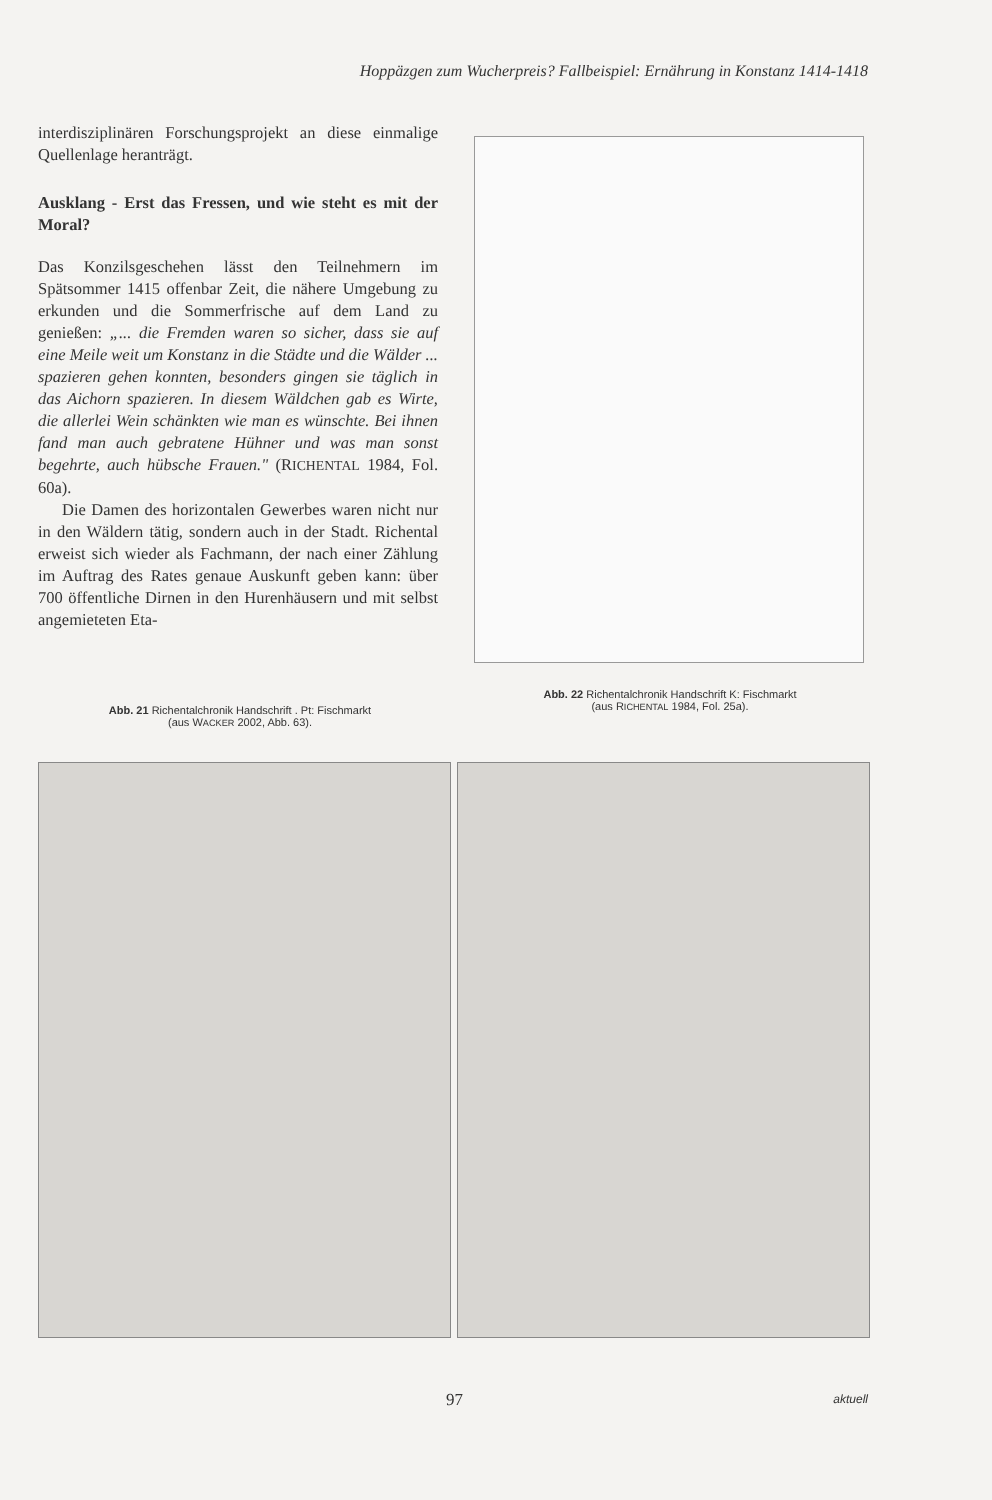Hoppäzgen zum Wucherpreis? Fallbeispiel: Ernährung in Konstanz 1414-1418
interdisziplinären Forschungsprojekt an diese einmalige Quellenlage heranträgt.
Ausklang - Erst das Fressen, und wie steht es mit der Moral?
Das Konzilsgeschehen lässt den Teilnehmern im Spätsommer 1415 offenbar Zeit, die nähere Umgebung zu erkunden und die Sommerfrische auf dem Land zu genießen: „... die Fremden waren so sicher, dass sie auf eine Meile weit um Konstanz in die Städte und die Wälder ... spazieren gehen konnten, besonders gingen sie täglich in das Aichorn spazieren. In diesem Wäldchen gab es Wirte, die allerlei Wein schänkten wie man es wünschte. Bei ihnen fand man auch gebratene Hühner und was man sonst begehrte, auch hübsche Frauen." (RICHENTAL 1984, Fol. 60a).
Die Damen des horizontalen Gewerbes waren nicht nur in den Wäldern tätig, sondern auch in der Stadt. Richental erweist sich wieder als Fachmann, der nach einer Zählung im Auftrag des Rates genaue Auskunft geben kann: über 700 öffentliche Dirnen in den Hurenhäusern und mit selbst angemieteten Eta-
Abb. 22 Richentalchronik Handschrift K: Fischmarkt
(aus RICHENTAL 1984, Fol. 25a).
Abb. 21 Richentalchronik Handschrift . Pt: Fischmarkt
(aus WACKER 2002, Abb. 63).
97 aktuell